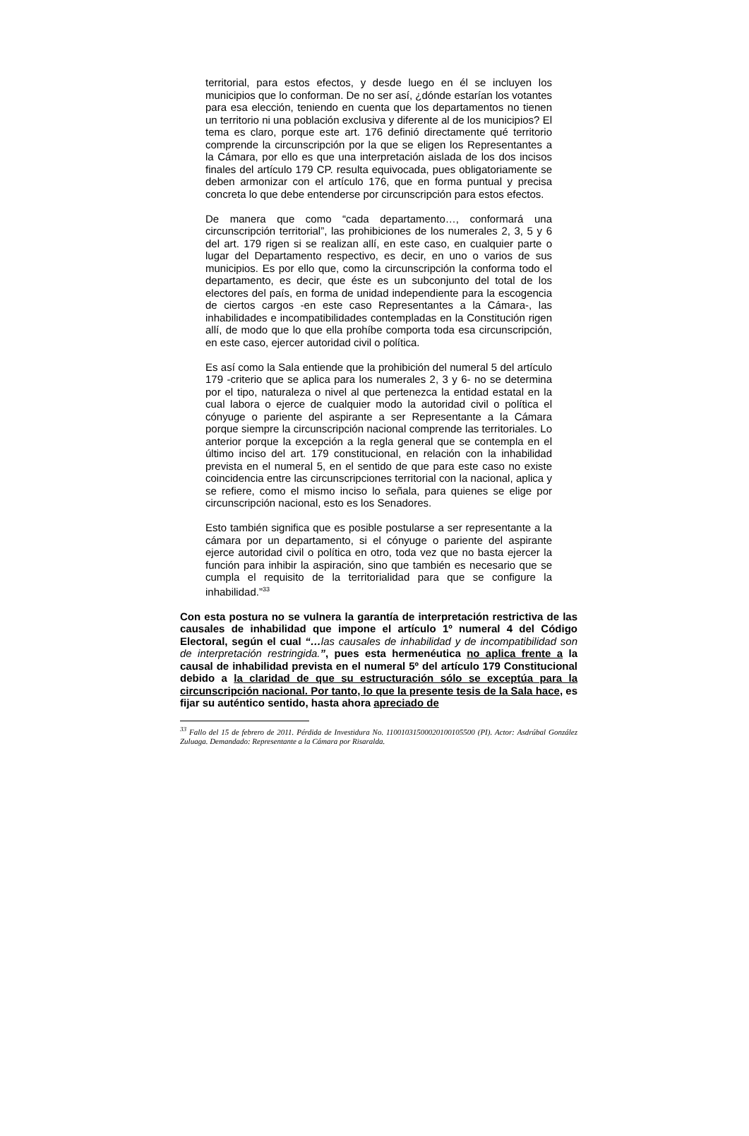territorial, para estos efectos, y desde luego en él se incluyen los municipios que lo conforman. De no ser así, ¿dónde estarían los votantes para esa elección, teniendo en cuenta que los departamentos no tienen un territorio ni una población exclusiva y diferente al de los municipios? El tema es claro, porque este art. 176 definió directamente qué territorio comprende la circunscripción por la que se eligen los Representantes a la Cámara, por ello es que una interpretación aislada de los dos incisos finales del artículo 179 CP. resulta equivocada, pues obligatoriamente se deben armonizar con el artículo 176, que en forma puntual y precisa concreta lo que debe entenderse por circunscripción para estos efectos.
De manera que como “cada departamento…, conformará una circunscripción territorial”, las prohibiciones de los numerales 2, 3, 5 y 6 del art. 179 rigen si se realizan allí, en este caso, en cualquier parte o lugar del Departamento respectivo, es decir, en uno o varios de sus municipios. Es por ello que, como la circunscripción la conforma todo el departamento, es decir, que éste es un subconjunto del total de los electores del país, en forma de unidad independiente para la escogencia de ciertos cargos -en este caso Representantes a la Cámara-, las inhabilidades e incompatibilidades contempladas en la Constitución rigen allí, de modo que lo que ella prohíbe comporta toda esa circunscripción, en este caso, ejercer autoridad civil o política.
Es así como la Sala entiende que la prohibición del numeral 5 del artículo 179 -criterio que se aplica para los numerales 2, 3 y 6- no se determina por el tipo, naturaleza o nivel al que pertenezca la entidad estatal en la cual labora o ejerce de cualquier modo la autoridad civil o política el cónyuge o pariente del aspirante a ser Representante a la Cámara porque siempre la circunscripción nacional comprende las territoriales. Lo anterior porque la excepción a la regla general que se contempla en el último inciso del art. 179 constitucional, en relación con la inhabilidad prevista en el numeral 5, en el sentido de que para este caso no existe coincidencia entre las circunscripciones territorial con la nacional, aplica y se refiere, como el mismo inciso lo señala, para quienes se elige por circunscripción nacional, esto es los Senadores.
Esto también significa que es posible postularse a ser representante a la cámara por un departamento, si el cónyuge o pariente del aspirante ejerce autoridad civil o política en otro, toda vez que no basta ejercer la función para inhibir la aspiración, sino que también es necesario que se cumpla el requisito de la territorialidad para que se configure la inhabilidad.”<sup>33</sup>
Con esta postura no se vulnera la garantía de interpretación restrictiva de las causales de inhabilidad que impone el artículo 1º numeral 4 del Código Electoral, según el cual “…las causales de inhabilidad y de incompatibilidad son de interpretación restringida.”, pues esta hermenéutica no aplica frente a la causal de inhabilidad prevista en el numeral 5º del artículo 179 Constitucional debido a la claridad de que su estructuración sólo se exceptúa para la circunscripción nacional. Por tanto, lo que la presente tesis de la Sala hace, es fijar su auténtico sentido, hasta ahora apreciado de
<sup>33</sup> Fallo del 15 de febrero de 2011. Pérdida de Investidura No. 11001031500020100105500 (PI). Actor: Asdrúbal González Zuluaga. Demandado: Representante a la Cámara por Risaralda.